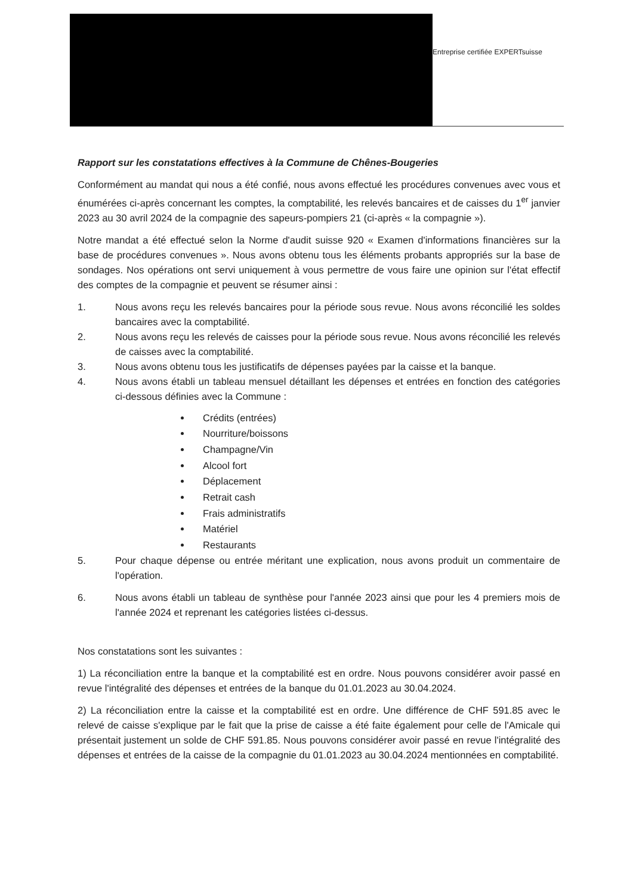Entreprise certifiée EXPERTsuisse
Rapport sur les constatations effectives à la Commune de Chênes-Bougeries
Conformément au mandat qui nous a été confié, nous avons effectué les procédures convenues avec vous et énumérées ci-après concernant les comptes, la comptabilité, les relevés bancaires et de caisses du 1<sup>er</sup> janvier 2023 au 30 avril 2024 de la compagnie des sapeurs-pompiers 21 (ci-après « la compagnie »).
Notre mandat a été effectué selon la Norme d'audit suisse 920 « Examen d'informations financières sur la base de procédures convenues ». Nous avons obtenu tous les éléments probants appropriés sur la base de sondages. Nos opérations ont servi uniquement à vous permettre de vous faire une opinion sur l'état effectif des comptes de la compagnie et peuvent se résumer ainsi :
1. Nous avons reçu les relevés bancaires pour la période sous revue. Nous avons réconcilié les soldes bancaires avec la comptabilité.
2. Nous avons reçu les relevés de caisses pour la période sous revue. Nous avons réconcilié les relevés de caisses avec la comptabilité.
3. Nous avons obtenu tous les justificatifs de dépenses payées par la caisse et la banque.
4. Nous avons établi un tableau mensuel détaillant les dépenses et entrées en fonction des catégories ci-dessous définies avec la Commune :
Crédits (entrées)
Nourriture/boissons
Champagne/Vin
Alcool fort
Déplacement
Retrait cash
Frais administratifs
Matériel
Restaurants
5. Pour chaque dépense ou entrée méritant une explication, nous avons produit un commentaire de l'opération.
6. Nous avons établi un tableau de synthèse pour l'année 2023 ainsi que pour les 4 premiers mois de l'année 2024 et reprenant les catégories listées ci-dessus.
Nos constatations sont les suivantes :
1) La réconciliation entre la banque et la comptabilité est en ordre. Nous pouvons considérer avoir passé en revue l'intégralité des dépenses et entrées de la banque du 01.01.2023 au 30.04.2024.
2) La réconciliation entre la caisse et la comptabilité est en ordre. Une différence de CHF 591.85 avec le relevé de caisse s'explique par le fait que la prise de caisse a été faite également pour celle de l'Amicale qui présentait justement un solde de CHF 591.85. Nous pouvons considérer avoir passé en revue l'intégralité des dépenses et entrées de la caisse de la compagnie du 01.01.2023 au 30.04.2024 mentionnées en comptabilité.